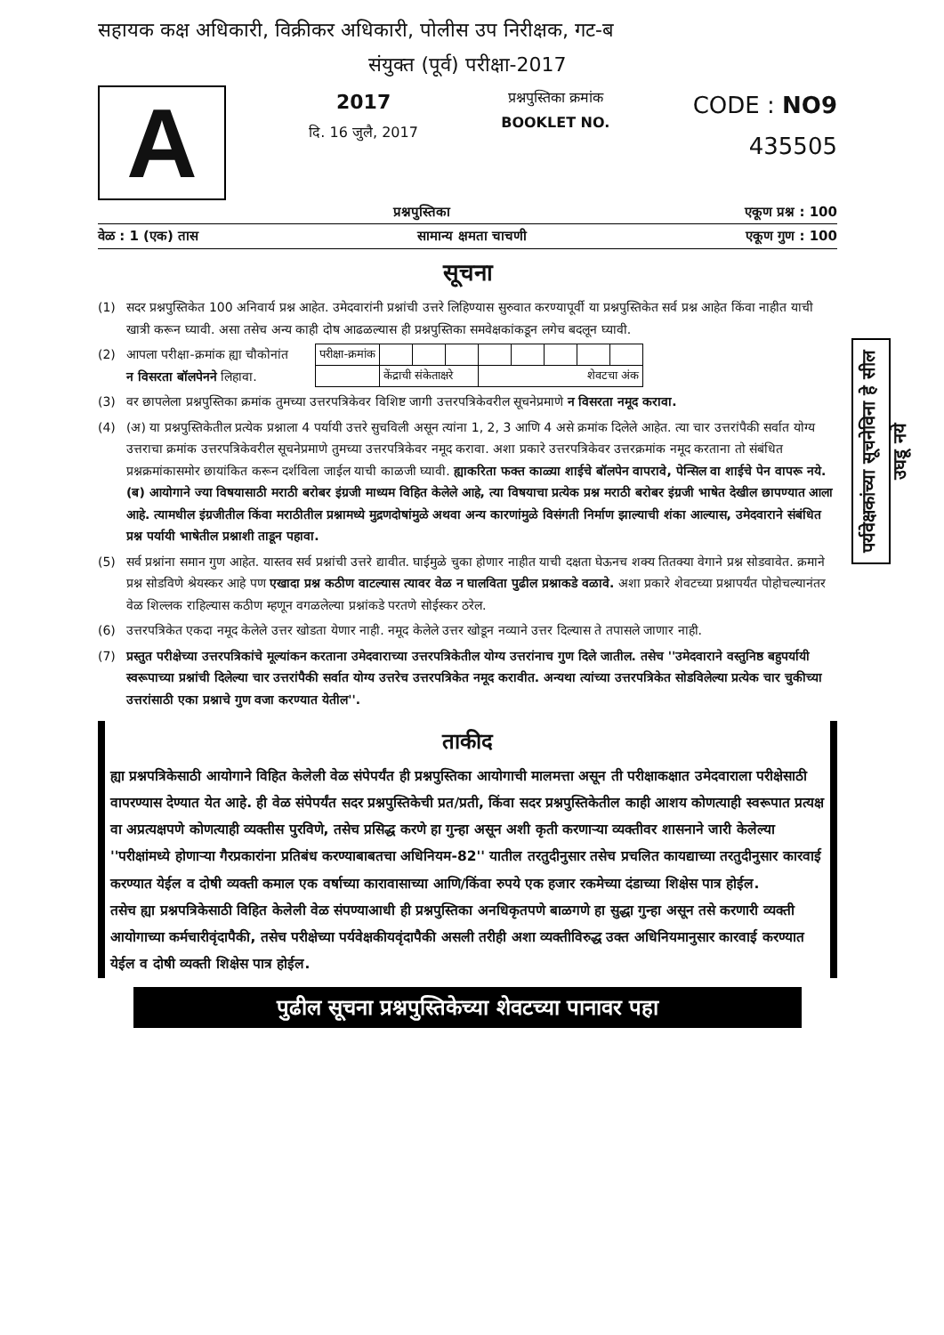सहायक कक्ष अधिकारी, विक्रीकर अधिकारी, पोलीस उप निरीक्षक, गट-ब
संयुक्त (पूर्व) परीक्षा-2017
A
2017
दि. 16 जुलै, 2017
प्रश्नपुस्तिका क्रमांक
BOOKLET NO.
CODE : NO9
435505
प्रश्नपुस्तिका एकूण प्रश्न : 100
वेळ : 1 (एक) तास सामान्य क्षमता चाचणी एकूण गुण : 100
सूचना
(1) सदर प्रश्नपुस्तिकेत 100 अनिवार्य प्रश्न आहेत. उमेदवारांनी प्रश्नांची उत्तरे लिहिण्यास सुरुवात करण्यापूर्वी या प्रश्नपुस्तिकेत सर्व प्रश्न आहेत किंवा नाहीत याची खात्री करून घ्यावी. असा तसेच अन्य काही दोष आढळल्यास ही प्रश्नपुस्तिका समवेक्षकांकडून लगेच बदलून घ्यावी.
(2) आपला परीक्षा-क्रमांक ह्या चौकोनांत
न विसरता बॉलपेनने लिहावा.
| परीक्षा-क्रमांक | | | | | | | | |
| | केंद्राची संकेताक्षरे | | | शेवटचा अंक | | | | |
(3) वर छापलेला प्रश्नपुस्तिका क्रमांक तुमच्या उत्तरपत्रिकेवर विशिष्ट जागी उत्तरपत्रिकेवरील सूचनेप्रमाणे न विसरता नमूद करावा.
(4) (अ) या प्रश्नपुस्तिकेतील प्रत्येक प्रश्नाला 4 पर्यायी उत्तरे सुचविली असून त्यांना 1, 2, 3 आणि 4 असे क्रमांक दिलेले आहेत. त्या चार उत्तरांपैकी सर्वात योग्य उत्तराचा क्रमांक उत्तरपत्रिकेवरील सूचनेप्रमाणे तुमच्या उत्तरपत्रिकेवर नमूद करावा. अशा प्रकारे उत्तरपत्रिकेवर उत्तरक्रमांक नमूद करताना तो संबंधित प्रश्नक्रमांकासमोर छायांकित करून दर्शविला जाईल याची काळजी घ्यावी. ह्याकरिता फक्त काळ्या शाईचे बॉलपेन वापरावे, पेन्सिल वा शाईचे पेन वापरू नये.
(ब) आयोगाने ज्या विषयासाठी मराठी बरोबर इंग्रजी माध्यम विहित केलेले आहे, त्या विषयाचा प्रत्येक प्रश्न मराठी बरोबर इंग्रजी भाषेत देखील छापण्यात आला आहे. त्यामधील इंग्रजीतील किंवा मराठीतील प्रश्नामध्ये मुद्रणदोषांमुळे अथवा अन्य कारणांमुळे विसंगती निर्माण झाल्याची शंका आल्यास, उमेदवाराने संबंधित प्रश्न पर्यायी भाषेतील प्रश्नाशी ताडून पहावा.
(5) सर्व प्रश्नांना समान गुण आहेत. यास्तव सर्व प्रश्नांची उत्तरे द्यावीत. घाईमुळे चुका होणार नाहीत याची दक्षता घेऊनच शक्य तितक्या वेगाने प्रश्न सोडवावेत. क्रमाने प्रश्न सोडविणे श्रेयस्कर आहे पण एखादा प्रश्न कठीण वाटल्यास त्यावर वेळ न घालविता पुढील प्रश्नाकडे वळावे. अशा प्रकारे शेवटच्या प्रश्नापर्यंत पोहोचल्यानंतर वेळ शिल्लक राहिल्यास कठीण म्हणून वगळलेल्या प्रश्नांकडे परतणे सोईस्कर ठरेल.
(6) उत्तरपत्रिकेत एकदा नमूद केलेले उत्तर खोडता येणार नाही. नमूद केलेले उत्तर खोडून नव्याने उत्तर दिल्यास ते तपासले जाणार नाही.
(7) प्रस्तुत परीक्षेच्या उत्तरपत्रिकांचे मूल्यांकन करताना उमेदवाराच्या उत्तरपत्रिकेतील योग्य उत्तरांनाच गुण दिले जातील. तसेच ''उमेदवाराने वस्तुनिष्ठ बहुपर्यायी स्वरूपाच्या प्रश्नांची दिलेल्या चार उत्तरांपैकी सर्वात योग्य उत्तरेच उत्तरपत्रिकेत नमूद करावीत. अन्यथा त्यांच्या उत्तरपत्रिकेत सोडविलेल्या प्रत्येक चार चुकीच्या उत्तरांसाठी एका प्रश्नाचे गुण वजा करण्यात येतील''.
ताकीद
ह्या प्रश्नपत्रिकेसाठी आयोगाने विहित केलेली वेळ संपेपर्यंत ही प्रश्नपुस्तिका आयोगाची मालमत्ता असून ती परीक्षाकक्षात उमेदवाराला परीक्षेसाठी वापरण्यास देण्यात येत आहे. ही वेळ संपेपर्यंत सदर प्रश्नपुस्तिकेची प्रत/प्रती, किंवा सदर प्रश्नपुस्तिकेतील काही आशय कोणत्याही स्वरूपात प्रत्यक्ष वा अप्रत्यक्षपणे कोणत्याही व्यक्तीस पुरविणे, तसेच प्रसिद्ध करणे हा गुन्हा असून अशी कृती करणाऱ्या व्यक्तीवर शासनाने जारी केलेल्या ''परीक्षांमध्ये होणाऱ्या गैरप्रकारांना प्रतिबंध करण्याबाबतचा अधिनियम-82'' यातील तरतुदीनुसार तसेच प्रचलित कायद्याच्या तरतुदीनुसार कारवाई करण्यात येईल व दोषी व्यक्ती कमाल एक वर्षाच्या कारावासाच्या आणि/किंवा रुपये एक हजार रकमेच्या दंडाच्या शिक्षेस पात्र होईल.
तसेच ह्या प्रश्नपत्रिकेसाठी विहित केलेली वेळ संपण्याआधी ही प्रश्नपुस्तिका अनधिकृतपणे बाळगणे हा सुद्धा गुन्हा असून तसे करणारी व्यक्ती आयोगाच्या कर्मचारीवृंदापैकी, तसेच परीक्षेच्या पर्यवेक्षकीयवृंदापैकी असली तरीही अशा व्यक्तीविरुद्ध उक्त अधिनियमानुसार कारवाई करण्यात येईल व दोषी व्यक्ती शिक्षेस पात्र होईल.
पुढील सूचना प्रश्नपुस्तिकेच्या शेवटच्या पानावर पहा
पर्यवेक्षकांच्या सूचनेविना हे सील उघडू नये